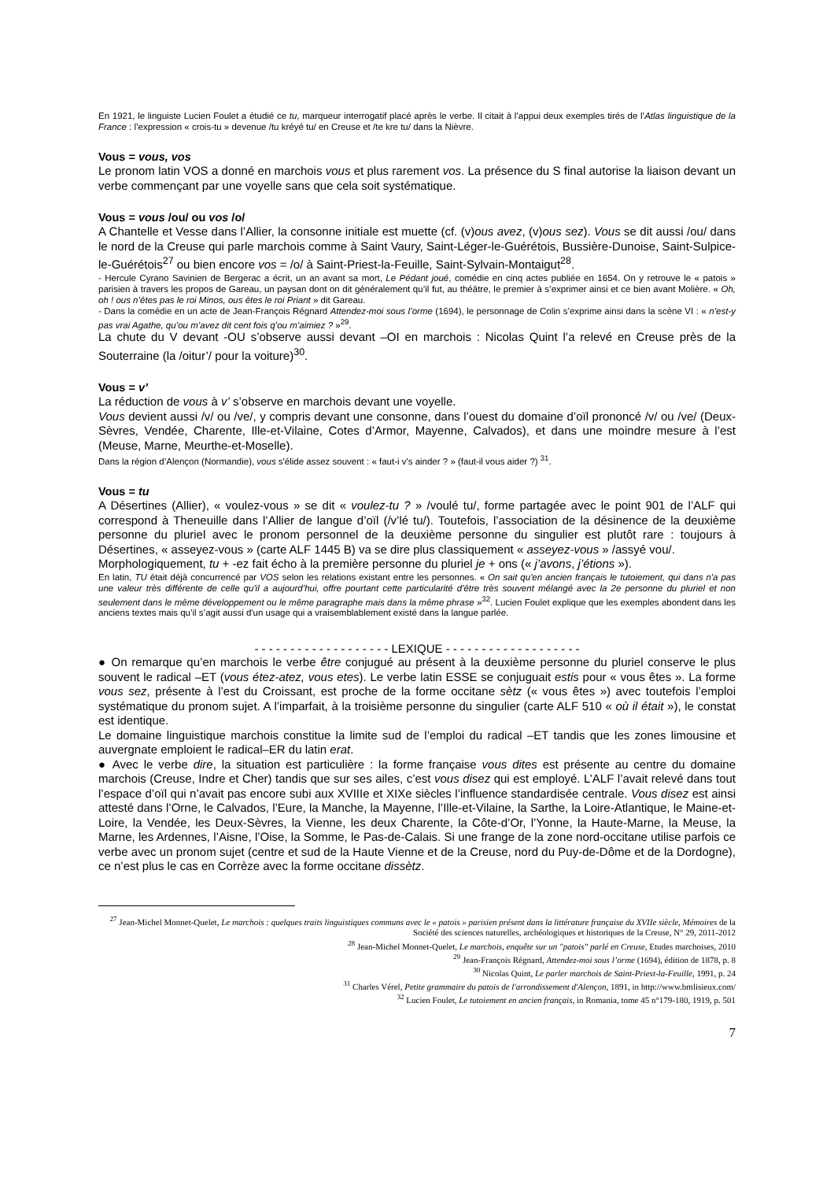En 1921, le linguiste Lucien Foulet a étudié ce tu, marqueur interrogatif placé après le verbe. Il citait à l’appui deux exemples tirés de l’Atlas linguistique de la France : l’expression « crois-tu » devenue /tu kréyé tu/ en Creuse et /te kre tu/ dans la Nièvre.
Vous = vous, vos
Le pronom latin VOS a donné en marchois vous et plus rarement vos. La présence du S final autorise la liaison devant un verbe commençant par une voyelle sans que cela soit systématique.
Vous = vous /ou/ ou vos /o/
A Chantelle et Vesse dans l’Allier, la consonne initiale est muette (cf. (v)ous avez, (v)ous sez). Vous se dit aussi /ou/ dans le nord de la Creuse qui parle marchois comme à Saint Vaury, Saint-Léger-le-Guérétois, Bussière-Dunoise, Saint-Sulpice-le-Guérétois<sup>27</sup> ou bien encore vos = /o/ à Saint-Priest-la-Feuille, Saint-Sylvain-Montaigut<sup>28</sup>.
- Hercule Cyrano Savinien de Bergerac a écrit, un an avant sa mort, Le Pédant joué, comédie en cinq actes publiée en 1654. On y retrouve le « patois » parisien à travers les propos de Gareau, un paysan dont on dit généralement qu’il fut, au théâtre, le premier à s’exprimer ainsi et ce bien avant Molière. « Oh, oh ! ous n’êtes pas le roi Minos, ous êtes le roi Priant » dit Gareau.
- Dans la comédie en un acte de Jean-François Régnard Attendez-moi sous l’orme (1694), le personnage de Colin s’exprime ainsi dans la scène VI : « n’est-y pas vrai Agathe, qu’ou m’avez dit cent fois q’ou m’aimiez ? »<sup>29</sup>.
La chute du V devant -OU s’observe aussi devant –OI en marchois : Nicolas Quint l’a relevé en Creuse près de la Souterraine (la /oitur’/ pour la voiture)<sup>30</sup>.
Vous = v’
La réduction de vous à v’ s’observe en marchois devant une voyelle.
Vous devient aussi /v/ ou /ve/, y compris devant une consonne, dans l’ouest du domaine d’oïl prononcé /v/ ou /ve/ (Deux-Sèvres, Vendée, Charente, Ille-et-Vilaine, Cotes d’Armor, Mayenne, Calvados), et dans une moindre mesure à l’est (Meuse, Marne, Meurthe-et-Moselle).
Dans la région d’Alençon (Normandie), vous s'élide assez souvent : « faut-i v's ainder ? » (faut-il vous aider ?) <sup>31</sup>.
Vous = tu
A Désertines (Allier), « voulez-vous » se dit « voulez-tu ? » /voulé tu/, forme partagée avec le point 901 de l’ALF qui correspond à Theneuille dans l’Allier de langue d’oïl (/v’lé tu/). Toutefois, l’association de la désinence de la deuxième personne du pluriel avec le pronom personnel de la deuxième personne du singulier est plutôt rare : toujours à Désertines, « asseyez-vous » (carte ALF 1445 B) va se dire plus classiquement « asseyez-vous » /assyé vou/.
Morphologiquement, tu + -ez fait écho à la première personne du pluriel je + ons (« j’avons, j’étions »).
En latin, TU était déjà concurrencé par VOS selon les relations existant entre les personnes. « On sait qu'en ancien français le tutoiement, qui dans n'a pas une valeur très différente de celle qu'il a aujourd’hui, offre pourtant cette particularité d'être très souvent mélangé avec la 2e personne du pluriel et non seulement dans le même développement ou le même paragraphe mais dans la même phrase »<sup>32</sup>. Lucien Foulet explique que les exemples abondent dans les anciens textes mais qu’il s’agit aussi d'un usage qui a vraisemblablement existé dans la langue parlée.
- - - - - - - - - - - - - - - - - - - LEXIQUE - - - - - - - - - - - - - - - - - - -
● On remarque qu’en marchois le verbe être conjugué au présent à la deuxième personne du pluriel conserve le plus souvent le radical –ET (vous étez-atez, vous etes). Le verbe latin ESSE se conjuguait estis pour « vous êtes ». La forme vous sez, présente à l’est du Croissant, est proche de la forme occitane sètz (« vous êtes ») avec toutefois l’emploi systématique du pronom sujet. A l’imparfait, à la troisième personne du singulier (carte ALF 510 « où il était »), le constat est identique.
Le domaine linguistique marchois constitue la limite sud de l’emploi du radical –ET tandis que les zones limousine et auvergnate emploient le radical–ER du latin erat.
● Avec le verbe dire, la situation est particulière : la forme française vous dites est présente au centre du domaine marchois (Creuse, Indre et Cher) tandis que sur ses ailes, c’est vous disez qui est employé. L’ALF l’avait relevé dans tout l’espace d’oïl qui n’avait pas encore subi aux XVIIIe et XIXe siècles l’influence standardisée centrale. Vous disez est ainsi attesté dans l’Orne, le Calvados, l’Eure, la Manche, la Mayenne, l’Ille-et-Vilaine, la Sarthe, la Loire-Atlantique, le Maine-et-Loire, la Vendée, les Deux-Sèvres, la Vienne, les deux Charente, la Côte-d’Or, l’Yonne, la Haute-Marne, la Meuse, la Marne, les Ardennes, l’Aisne, l’Oise, la Somme, le Pas-de-Calais. Si une frange de la zone nord-occitane utilise parfois ce verbe avec un pronom sujet (centre et sud de la Haute Vienne et de la Creuse, nord du Puy-de-Dôme et de la Dordogne), ce n’est plus le cas en Corrèze avec la forme occitane dissètz.
<sup>27</sup> Jean-Michel Monnet-Quelet, Le marchois : quelques traits linguistiques communs avec le « patois » parisien présent dans la littérature française du XVIIe siècle, Mémoires de la Société des sciences naturelles, archéologiques et historiques de la Creuse, N° 29, 2011-2012
<sup>28</sup> Jean-Michel Monnet-Quelet, Le marchois, enquête sur un "patois" parlé en Creuse, Etudes marchoises, 2010
<sup>29</sup> Jean-François Régnard, Attendez-moi sous l’orme (1694), édition de 1878, p. 8
<sup>30</sup> Nicolas Quint, Le parler marchois de Saint-Priest-la-Feuille, 1991, p. 24
<sup>31</sup> Charles Vérel, Petite grammaire du patois de l'arrondissement d'Alençon, 1891, in http://www.bmlisieux.com/
<sup>32</sup> Lucien Foulet, Le tutoiement en ancien français, in Romania, tome 45 n°179-180, 1919, p. 501
7